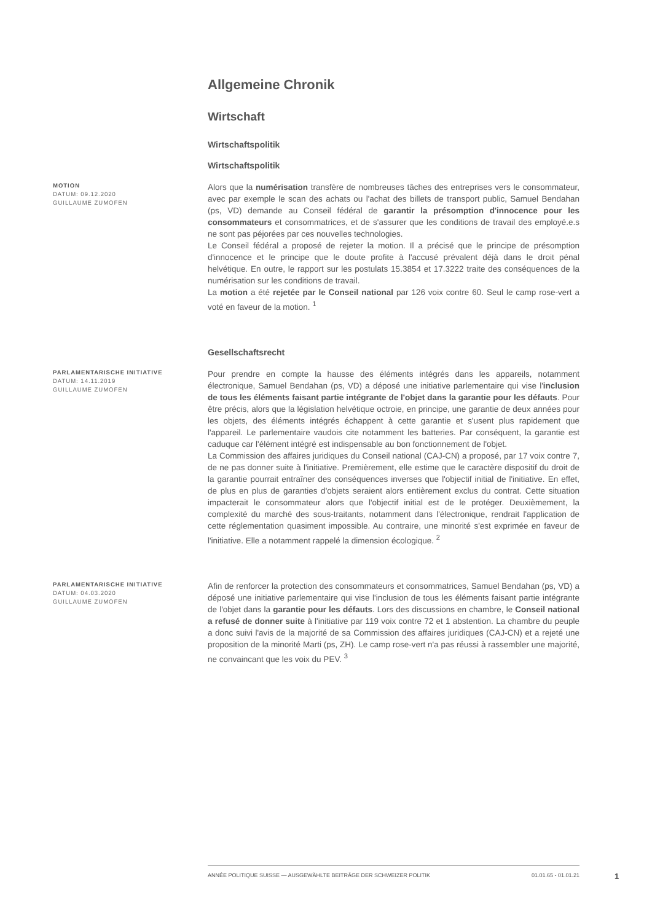Allgemeine Chronik
Wirtschaft
Wirtschaftspolitik
Wirtschaftspolitik
MOTION
DATUM: 09.12.2020
GUILLAUME ZUMOFEN
Alors que la numérisation transfère de nombreuses tâches des entreprises vers le consommateur, avec par exemple le scan des achats ou l'achat des billets de transport public, Samuel Bendahan (ps, VD) demande au Conseil fédéral de garantir la présomption d'innocence pour les consommateurs et consommatrices, et de s'assurer que les conditions de travail des employé.e.s ne sont pas péjorées par ces nouvelles technologies.
Le Conseil fédéral a proposé de rejeter la motion. Il a précisé que le principe de présomption d'innocence et le principe que le doute profite à l'accusé prévalent déjà dans le droit pénal helvétique. En outre, le rapport sur les postulats 15.3854 et 17.3222 traite des conséquences de la numérisation sur les conditions de travail.
La motion a été rejetée par le Conseil national par 126 voix contre 60. Seul le camp rose-vert a voté en faveur de la motion. <sup>1</sup>
Gesellschaftsrecht
PARLAMENTARISCHE INITIATIVE
DATUM: 14.11.2019
GUILLAUME ZUMOFEN
Pour prendre en compte la hausse des éléments intégrés dans les appareils, notamment électronique, Samuel Bendahan (ps, VD) a déposé une initiative parlementaire qui vise l'inclusion de tous les éléments faisant partie intégrante de l'objet dans la garantie pour les défauts. Pour être précis, alors que la législation helvétique octroie, en principe, une garantie de deux années pour les objets, des éléments intégrés échappent à cette garantie et s'usent plus rapidement que l'appareil. Le parlementaire vaudois cite notamment les batteries. Par conséquent, la garantie est caduque car l'élément intégré est indispensable au bon fonctionnement de l'objet.
La Commission des affaires juridiques du Conseil national (CAJ-CN) a proposé, par 17 voix contre 7, de ne pas donner suite à l'initiative. Premièrement, elle estime que le caractère dispositif du droit de la garantie pourrait entraîner des conséquences inverses que l'objectif initial de l'initiative. En effet, de plus en plus de garanties d'objets seraient alors entièrement exclus du contrat. Cette situation impacterait le consommateur alors que l'objectif initial est de le protéger. Deuxièmement, la complexité du marché des sous-traitants, notamment dans l'électronique, rendrait l'application de cette réglementation quasiment impossible. Au contraire, une minorité s'est exprimée en faveur de l'initiative. Elle a notamment rappelé la dimension écologique. <sup>2</sup>
PARLAMENTARISCHE INITIATIVE
DATUM: 04.03.2020
GUILLAUME ZUMOFEN
Afin de renforcer la protection des consommateurs et consommatrices, Samuel Bendahan (ps, VD) a déposé une initiative parlementaire qui vise l'inclusion de tous les éléments faisant partie intégrante de l'objet dans la garantie pour les défauts. Lors des discussions en chambre, le Conseil national a refusé de donner suite à l'initiative par 119 voix contre 72 et 1 abstention. La chambre du peuple a donc suivi l'avis de la majorité de sa Commission des affaires juridiques (CAJ-CN) et a rejeté une proposition de la minorité Marti (ps, ZH). Le camp rose-vert n'a pas réussi à rassembler une majorité, ne convaincant que les voix du PEV. <sup>3</sup>
ANNÉE POLITIQUE SUISSE — AUSGEWÄHLTE BEITRÄGE DER SCHWEIZER POLITIK 01.01.65 - 01.01.21
1